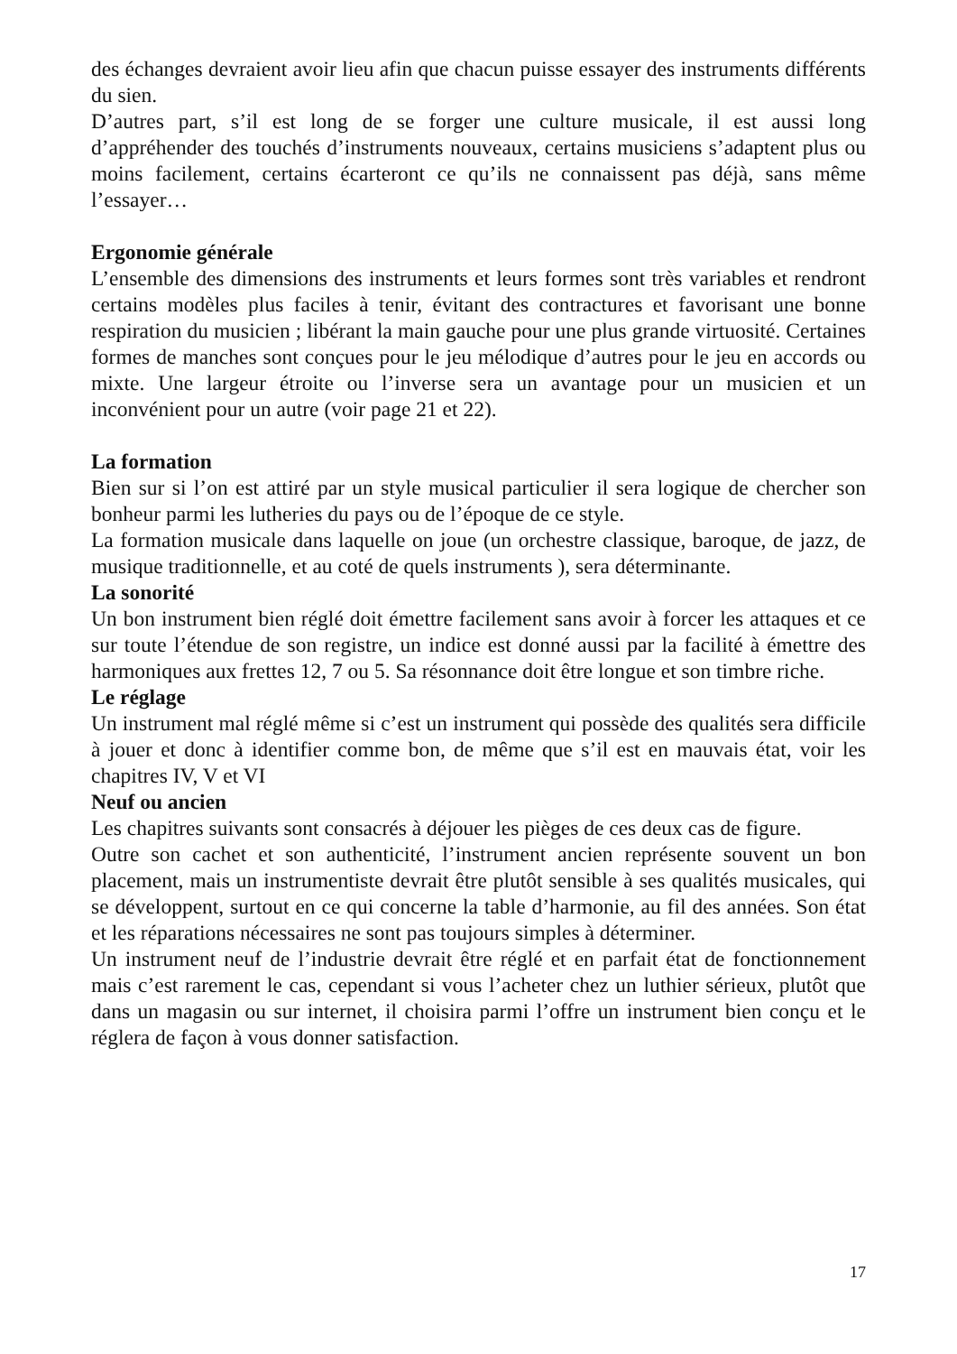des échanges devraient avoir lieu afin que chacun puisse essayer des instruments différents du sien.
D’autres part, s’il est long de se forger une culture musicale, il est aussi long d’appréhender des touchés d’instruments nouveaux, certains musiciens s’adaptent plus ou moins facilement, certains écarteront ce qu’ils ne connaissent pas déjà, sans même l’essayer…
Ergonomie générale
L’ensemble des dimensions des instruments et leurs formes sont très variables et rendront certains modèles plus faciles à tenir, évitant des contractures et favorisant une bonne respiration du musicien ; libérant la main gauche pour une plus grande virtuosité. Certaines formes de manches sont conçues pour le jeu mélodique d’autres pour le jeu en accords ou mixte. Une largeur étroite ou l’inverse sera un avantage pour un musicien et un inconvénient pour un autre (voir page 21 et 22).
La formation
Bien sur si l’on est attiré par un style musical particulier il sera logique de chercher son bonheur parmi les lutheries du pays ou de l’époque de ce style.
La formation musicale dans laquelle on joue (un orchestre classique, baroque, de jazz, de musique traditionnelle, et au coté de quels instruments ), sera déterminante.
La sonorité
Un bon instrument bien réglé doit émettre facilement sans avoir à forcer les attaques et ce sur toute l’étendue de son registre, un indice est donné aussi par la facilité à émettre des harmoniques aux frettes 12, 7 ou 5. Sa résonnance doit être longue et son timbre riche.
Le réglage
Un instrument mal réglé même si c’est un instrument qui possède des qualités sera difficile à jouer et donc à identifier comme bon, de même que s’il est en mauvais état, voir les chapitres IV, V et VI
Neuf ou ancien
Les chapitres suivants sont consacrés à déjouer les pièges de ces deux cas de figure.
Outre son cachet et son authenticité, l’instrument ancien représente souvent un bon placement, mais un instrumentiste devrait être plutôt sensible à ses qualités musicales, qui se développent, surtout en ce qui concerne la table d’harmonie, au fil des années. Son état et les réparations nécessaires ne sont pas toujours simples à déterminer.
Un instrument neuf de l’industrie devrait être réglé et en parfait état de fonctionnement mais c’est rarement le cas, cependant si vous l’acheter chez un luthier sérieux, plutôt que dans un magasin ou sur internet, il choisira parmi l’offre un instrument bien conçu et le réglera de façon à vous donner satisfaction.
17